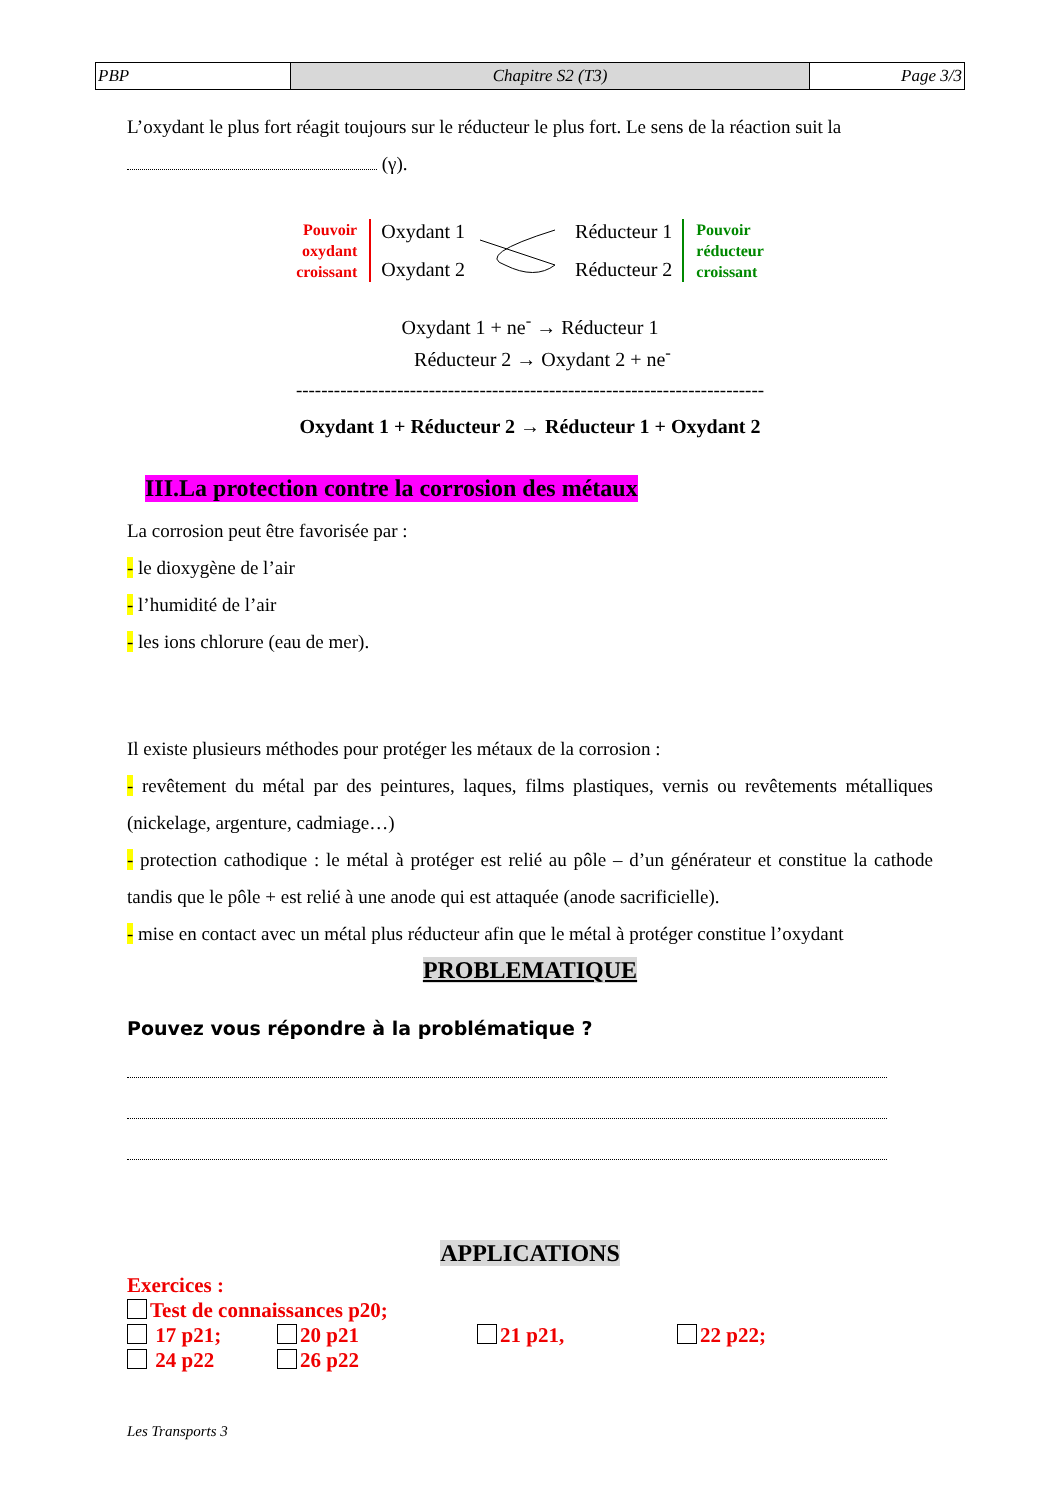| PBP | Chapitre S2 (T3) | Page 3/3 |
L’oxydant le plus fort réagit toujours sur le réducteur le plus fort. Le sens de la réaction suit la
(γ).
Pouvoir
oxydant
croissant
Oxydant 1
Oxydant 2
Réducteur 1
Réducteur 2
Pouvoir
réducteur
croissant
Oxydant 1 + ne<sup>-</sup> → Réducteur 1
Réducteur 2 → Oxydant 2 + ne<sup>-</sup>
--------------------------------------------------------------------------
Oxydant 1 + Réducteur 2 → Réducteur 1 + Oxydant 2
III.La protection contre la corrosion des métaux
La corrosion peut être favorisée par :
- le dioxygène de l’air
- l’humidité de l’air
- les ions chlorure (eau de mer).
Il existe plusieurs méthodes pour protéger les métaux de la corrosion :
- revêtement du métal par des peintures, laques, films plastiques, vernis ou revêtements métalliques (nickelage, argenture, cadmiage…)
- protection cathodique : le métal à protéger est relié au pôle – d’un générateur et constitue la cathode tandis que le pôle + est relié à une anode qui est attaquée (anode sacrificielle).
- mise en contact avec un métal plus réducteur afin que le métal à protéger constitue l’oxydant
PROBLEMATIQUE
Pouvez vous répondre à la problématique ?
APPLICATIONS
Exercices :
Test de connaissances p20;
17 p21; 20 p21 21 p21, 22 p22; 24 p22 26 p22
Les Transports 3